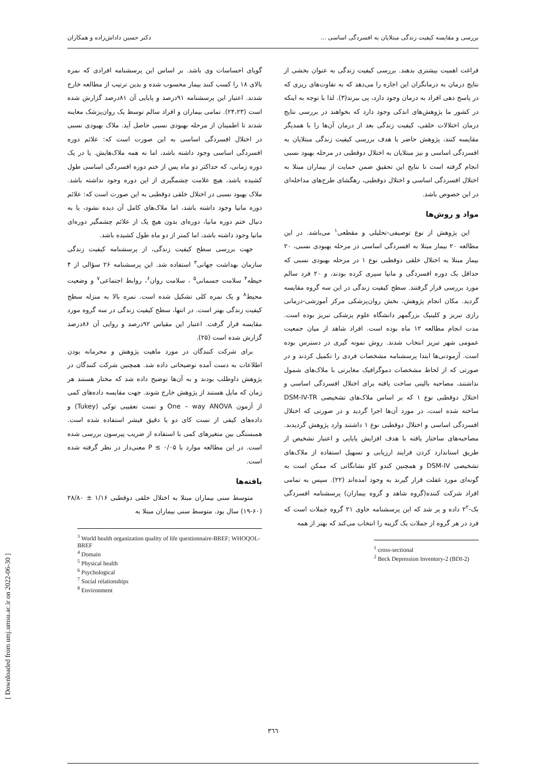بررسی و مقایسه کیفیت زندگی مبتلایان به افسردگی اساسی ... دکتر حسین داداش‌زاده و همکاران
فراغت اهمیت بیشتری بدهند. بررسی کیفیت زندگی به عنوان بخشی از نتایج درمان به درمانگران این اجازه را می‌دهد که به تفاوت‌های ریزی که در پاسخ دهی افراد به درمان وجود دارد، پی ببرند(۳). لذا با توجه به اینکه در کشور ما پژوهش‌های اندکی وجود دارد که بخواهند در بررسی نتایج درمان اختلالات خلقی، کیفیت زندگی بعد از درمان آن‌ها را با همدیگر مقایسه کنند، پژوهش حاضر با هدف بررسی کیفیت زندگی مبتلایان به افسردگی اساسی و نیز مبتلایان به اختلال دوقطبی در مرحله بهبود نسبی انجام گرفته است تا نتایج این تحقیق ضمن حمایت از بیماران مبتلا به اختلال افسردگی اساسی و اختلال دوقطبی، رهگشای طرح‌های مداخله‌ای در این خصوص باشد.
مواد و روش‌ها
این پژوهش از نوع توصیفی-تحلیلی و مقطعی<sup>۱</sup> می‌باشد. در این مطالعه ۲۰ بیمار مبتلا به افسردگی اساسی در مرحله بهبودی نسبی، ۲۰ بیمار مبتلا به اختلال خلقی دوقطبی نوع ۱ در مرحله بهبودی نسبی که حداقل یک دوره افسردگی و مانیا سپری کرده بودند، و ۲۰ فرد سالم مورد بررسی قرار گرفتند. سطح کیفیت زندگی در این سه گروه مقایسه گردید. مکان انجام پژوهش، بخش روان‌پزشکی مرکز آموزشی-درمانی رازی تبریز و کلینیک بزرگمهر دانشگاه علوم پزشکی تبریز بوده است. مدت انجام مطالعه ۱۲ ماه بوده است. افراد شاهد از میان جمعیت عمومی شهر تبریز انتخاب شدند. روش نمونه گیری در دسترس بوده است. آزمودنی‌ها ابتدا پرسشنامه مشخصات فردی را تکمیل کردند و در صورتی که از لحاظ مشخصات دموگرافیک مغایرتی با ملاک‌های شمول نداشتند، مصاحبه بالینی ساخت یافته برای اختلال افسردگی اساسی و اختلال دوقطبی نوع ۱ که بر اساس ملاک‌های تشخیصی DSM-IV-TR ساخته شده است، در مورد آن‌ها اجرا گردید و در صورتی که اختلال افسردگی اساسی و اختلال دوقطبی نوع ۱ داشتند وارد پژوهش گردیدند. مصاحبه‌های ساختار یافته با هدف افزایش پایایی و اعتبار تشخیص از طریق استاندارد کردن فرایند ارزیابی و تسهیل استفاده از ملاک‌های تشخیصی DSM-IV و همچنین کندو کاو نشانگانی که ممکن است به گونه‌ای مورد غفلت قرار گیرند به وجود آمده‌اند (۲۲). سپس به تمامی افراد شرکت کننده(گروه شاهد و گروه بیماران) پرسشنامه افسردگی بک-۲<sup>۲</sup> داده و پر شد که این پرسشنامه حاوی ۲۱ گروه جملات است که فرد در هر گروه از جملات یک گزینه را انتخاب می‌کند که بهتر از همه
<sup>1</sup> cross-sectional
<sup>2</sup> Beck Depression Inventory-2 (BDI-2)
گویای احساسات وی باشد. بر اساس این پرسشنامه افرادی که نمره بالای ۱۸ را کسب کنند بیمار محسوب شده و بدین ترتیب از مطالعه خارج شدند. اعتبار این پرسشنامه ۹۱درصد و پایایی آن ۸۱درصد گزارش شده است (۲۴،۲۳). تمامی بیماران و افراد سالم توسط یک روان‌پزشک معاینه شدند تا اطمینان از مرحله بهبودی نسبی حاصل آید. ملاک بهبودی نسبی در اختلال افسردگی اساسی به این صورت است که: علائم دوره افسردگی اساسی وجود داشته باشد، اما نه همه ملاک‌هایش. یا در یک دوره زمانی، که حداکثر دو ماه پس از ختم دوره افسردگی اساسی طول کشیده باشد، هیچ علامت چشمگیری از این دوره وجود نداشته باشد. ملاک بهبود نسبی در اختلال خلقی دوقطبی به این صورت است که: علائم دوره مانیا وجود داشته باشد، اما ملاک‌های کامل آن دیده نشود، یا به دنبال ختم دوره مانیا، دوره‌ای بدون هیچ یک از علائم چشمگیر دوره‌ای مانیا وجود داشته باشد، اما کمتر از دو ماه طول کشیده باشد.
جهت بررسی سطح کیفیت زندگی، از پرسشنامه کیفیت زندگی سازمان بهداشت جهانی<sup>۳</sup> استفاده شد. این پرسشنامه ۲۶ سؤالی از ۴ حیطه<sup>۴</sup> سلامت جسمانی<sup>۵</sup> ، سلامت روان<sup>۶</sup>، روابط اجتماعی<sup>۷</sup> و وضعیت محیط<sup>۸</sup> و یک نمره کلی تشکیل شده است. نمره بالا به منزله سطح کیفیت زندگی بهتر است. در انتها، سطح کیفیت زندگی در سه گروه مورد مقایسه قرار گرفت. اعتبار این مقیاس ۹۲درصد و روایی آن ۸۶درصد گزارش شده است (۲۵).
برای شرکت کنندگان در مورد ماهیت پژوهش و محرمانه بودن اطلاعات به دست آمده توضیحاتی داده شد. همچنین شرکت کنندگان در پژوهش داوطلب بودند و به آن‌ها توضیح داده شد که مختار هستند هر زمان که مایل هستند از پژوهش خارج شوند. جهت مقایسه داده‌های کمی از آزمون One – way ANOVA و تست تعقیبی توکی (Tukey) و داده‌های کیفی از تست کای دو یا دقیق فیشر استفاده شده است. همبستگی بین متغیرهای کمی با استفاده از ضریب پیرسون بررسی شده است. در این مطالعه موارد با P ≤ ۰/۰۵ معنی‌دار در نظر گرفته شده است.
یافته‌ها
متوسط سنی بیماران مبتلا به اختلال خلقی دوقطبی ۱/۱۶ ± ۲۸/۸۰ (۶۰-۱۹) سال بود. متوسط سنی بیماران مبتلا به
<sup>3</sup> World health organization quality of life questionnaire-BREF; WHOQOL-BREF
<sup>4</sup> Domain
<sup>5</sup> Physical health
<sup>6</sup> Psychological
<sup>7</sup> Social relationships
<sup>8</sup> Environment
[ Downloaded from umj.umsu.ac.ir on 2022-06-30 ]
٣٦٦